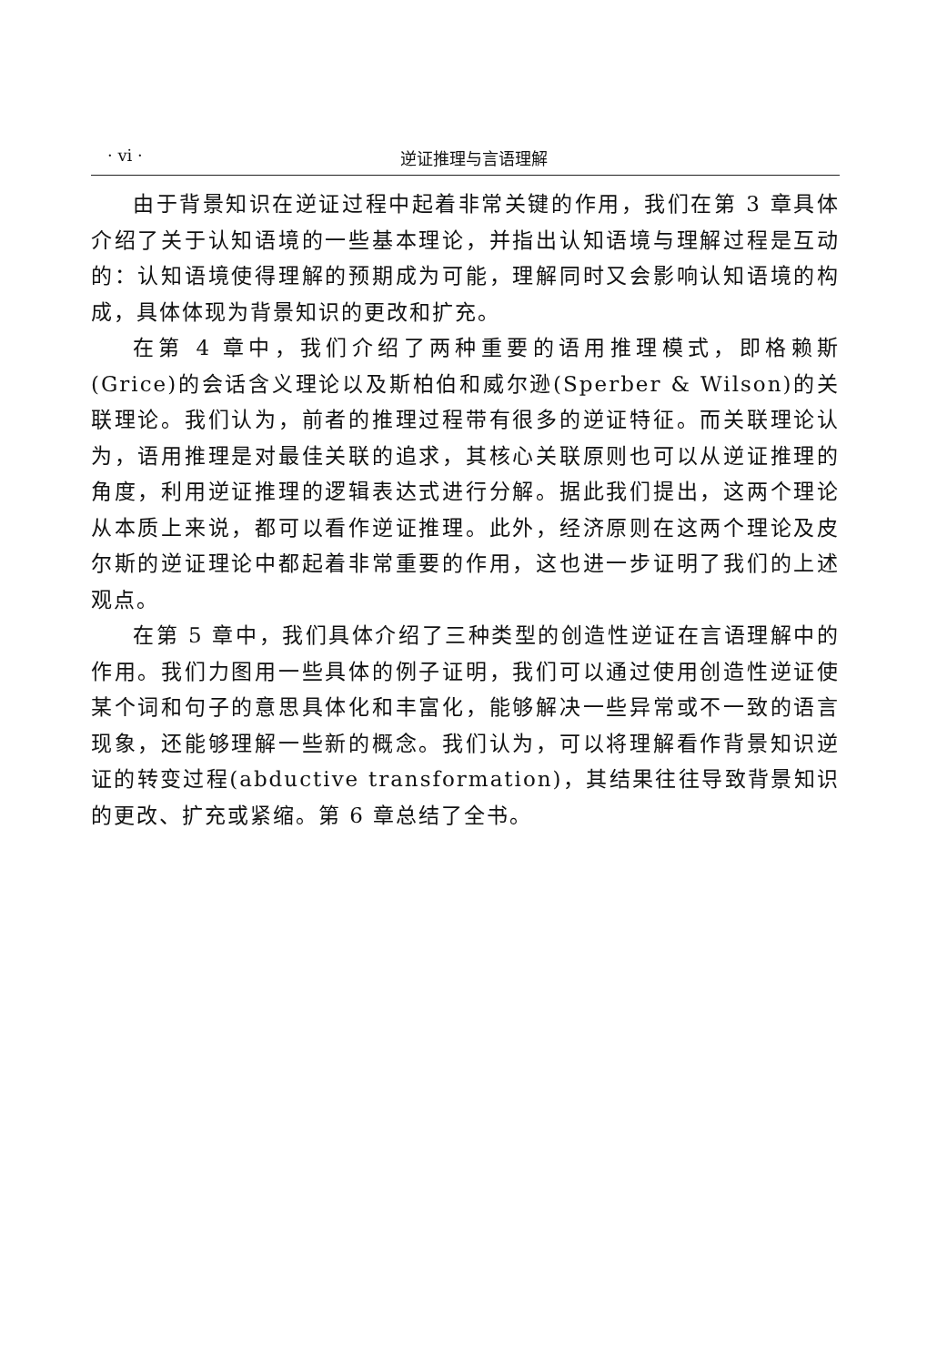· vi · 逆证推理与言语理解
由于背景知识在逆证过程中起着非常关键的作用，我们在第 3 章具体介绍了关于认知语境的一些基本理论，并指出认知语境与理解过程是互动的：认知语境使得理解的预期成为可能，理解同时又会影响认知语境的构成，具体体现为背景知识的更改和扩充。
在第 4 章中，我们介绍了两种重要的语用推理模式，即格赖斯(Grice)的会话含义理论以及斯柏伯和威尔逊(Sperber & Wilson)的关联理论。我们认为，前者的推理过程带有很多的逆证特征。而关联理论认为，语用推理是对最佳关联的追求，其核心关联原则也可以从逆证推理的角度，利用逆证推理的逻辑表达式进行分解。据此我们提出，这两个理论从本质上来说，都可以看作逆证推理。此外，经济原则在这两个理论及皮尔斯的逆证理论中都起着非常重要的作用，这也进一步证明了我们的上述观点。
在第 5 章中，我们具体介绍了三种类型的创造性逆证在言语理解中的作用。我们力图用一些具体的例子证明，我们可以通过使用创造性逆证使某个词和句子的意思具体化和丰富化，能够解决一些异常或不一致的语言现象，还能够理解一些新的概念。我们认为，可以将理解看作背景知识逆证的转变过程(abductive transformation)，其结果往往导致背景知识的更改、扩充或紧缩。第 6 章总结了全书。